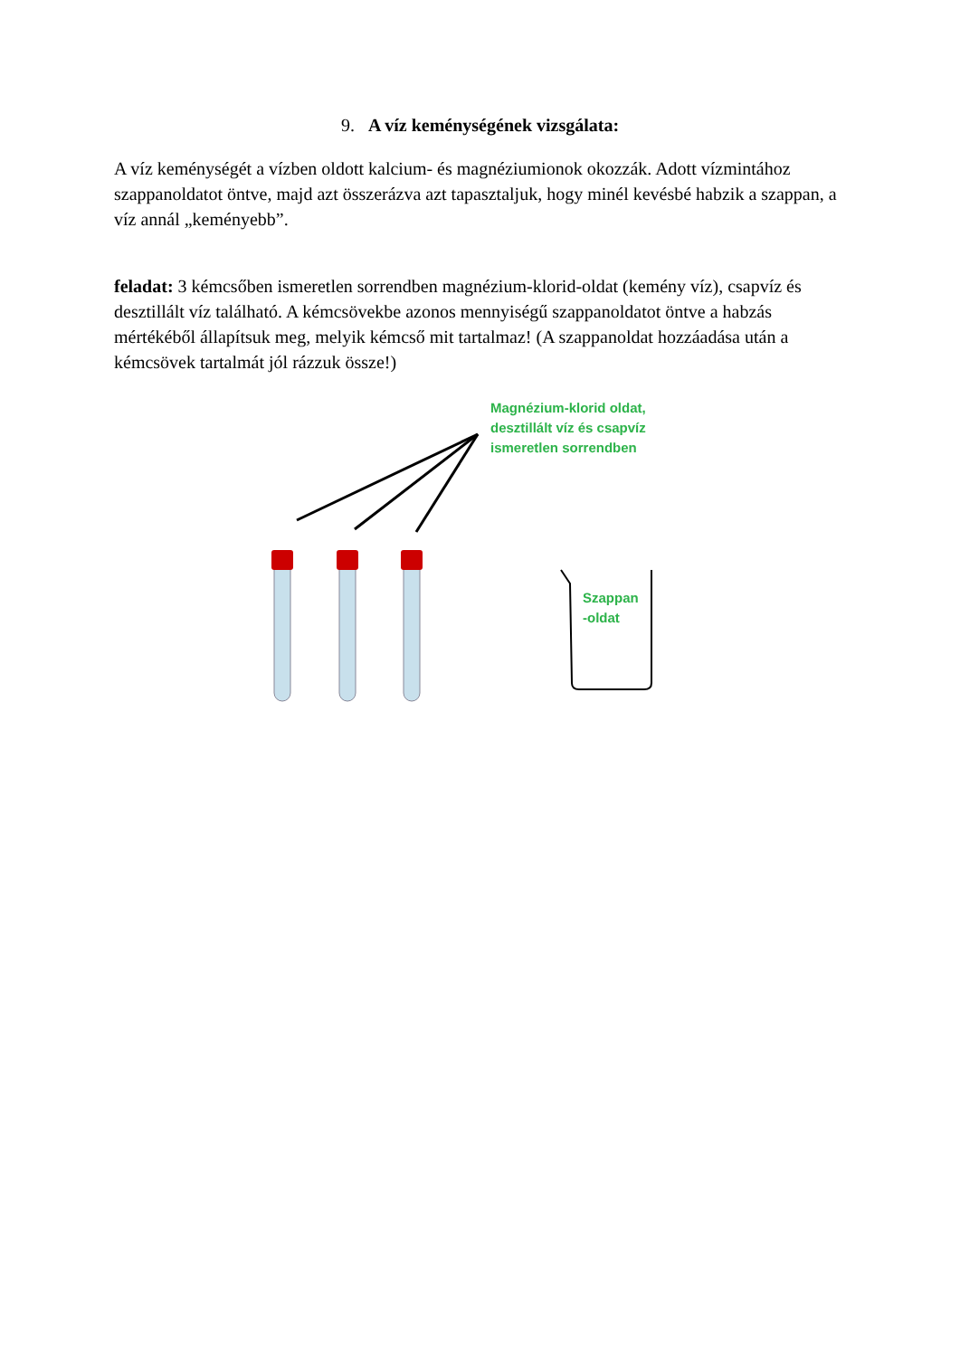9. A víz keménységének vizsgálata:
A víz keménységét a vízben oldott kalcium- és magnéziumionok okozzák. Adott vízmintához szappanoldatot öntve, majd azt összerázva azt tapasztaljuk, hogy minél kevésbé habzik a szappan, a víz annál „keményebb”.
feladat: 3 kémcsőben ismeretlen sorrendben magnézium-klorid-oldat (kemény víz), csapvíz és desztillált víz található. A kémcsövekbe azonos mennyiségű szappanoldatot öntve a habzás mértékéből állapítsuk meg, melyik kémcső mit tartalmaz! (A szappanoldat hozzáadása után a kémcsövek tartalmát jól rázzuk össze!)
Magnézium-klorid oldat,
desztillált víz és csapvíz
ismeretlen sorrendben
Szappan
-oldat